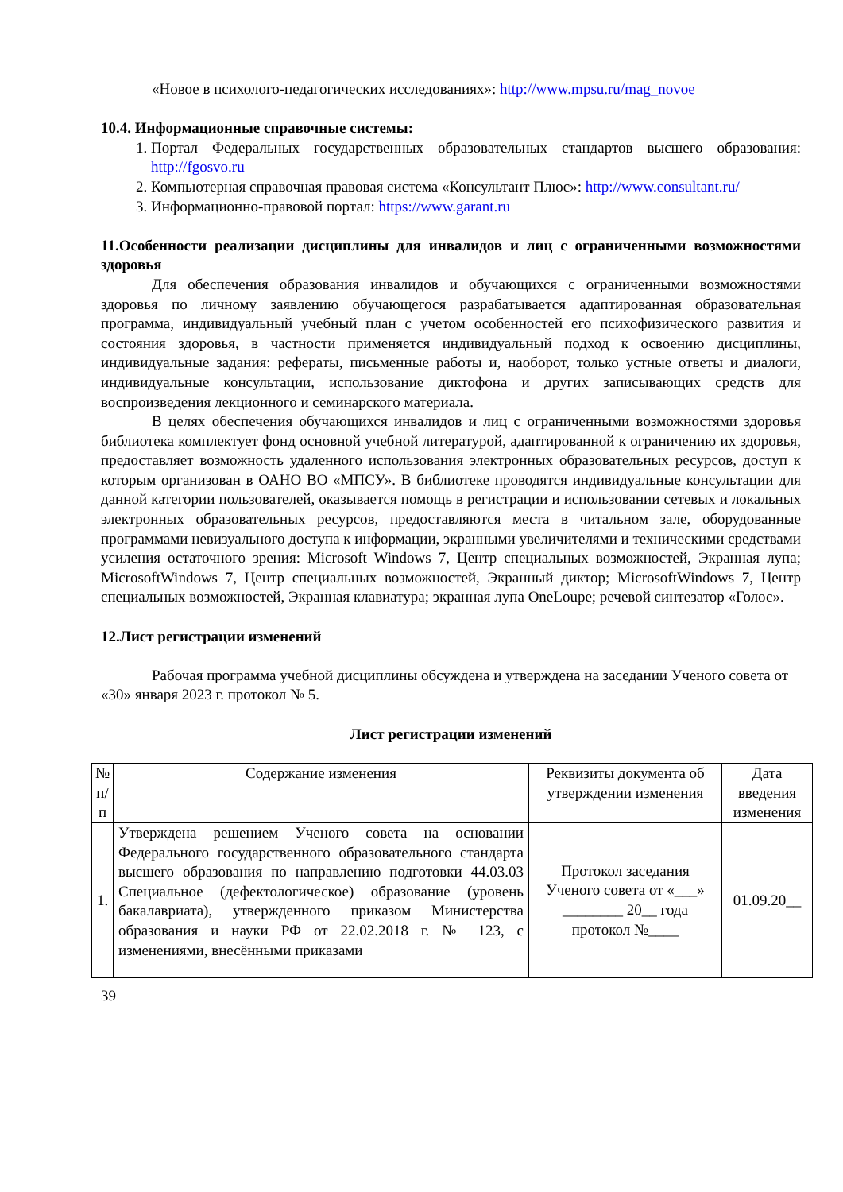«Новое в психолого-педагогических исследованиях»: http://www.mpsu.ru/mag_novoe
10.4. Информационные справочные системы:
1. Портал Федеральных государственных образовательных стандартов высшего образования: http://fgosvo.ru
2. Компьютерная справочная правовая система «Консультант Плюс»: http://www.consultant.ru/
3. Информационно-правовой портал: https://www.garant.ru
11.Особенности реализации дисциплины для инвалидов и лиц с ограниченными возможностями здоровья
Для обеспечения образования инвалидов и обучающихся с ограниченными возможностями здоровья по личному заявлению обучающегося разрабатывается адаптированная образовательная программа, индивидуальный учебный план с учетом особенностей его психофизического развития и состояния здоровья, в частности применяется индивидуальный подход к освоению дисциплины, индивидуальные задания: рефераты, письменные работы и, наоборот, только устные ответы и диалоги, индивидуальные консультации, использование диктофона и других записывающих средств для воспроизведения лекционного и семинарского материала.
В целях обеспечения обучающихся инвалидов и лиц с ограниченными возможностями здоровья библиотека комплектует фонд основной учебной литературой, адаптированной к ограничению их здоровья, предоставляет возможность удаленного использования электронных образовательных ресурсов, доступ к которым организован в ОАНО ВО «МПСУ». В библиотеке проводятся индивидуальные консультации для данной категории пользователей, оказывается помощь в регистрации и использовании сетевых и локальных электронных образовательных ресурсов, предоставляются места в читальном зале, оборудованные программами невизуального доступа к информации, экранными увеличителями и техническими средствами усиления остаточного зрения: Microsoft Windows 7, Центр специальных возможностей, Экранная лупа; MicrosoftWindows 7, Центр специальных возможностей, Экранный диктор; MicrosoftWindows 7, Центр специальных возможностей, Экранная клавиатура; экранная лупа OneLoupe; речевой синтезатор «Голос».
12.Лист регистрации изменений
Рабочая программа учебной дисциплины обсуждена и утверждена на заседании Ученого совета от «30» января 2023 г. протокол № 5.
Лист регистрации изменений
| № п/п | Содержание изменения | Реквизиты документа об утверждении изменения | Дата введения изменения |
| --- | --- | --- | --- |
| 1. | Утверждена решением Ученого совета на основании Федерального государственного образовательного стандарта высшего образования по направлению подготовки 44.03.03 Специальное (дефектологическое) образование (уровень бакалавриата), утвержденного приказом Министерства образования и науки РФ от 22.02.2018 г. № 123, с изменениями, внесёнными приказами | Протокол заседания Ученого совета от «___» ________ 20__ года протокол №____ | 01.09.20__ |
39